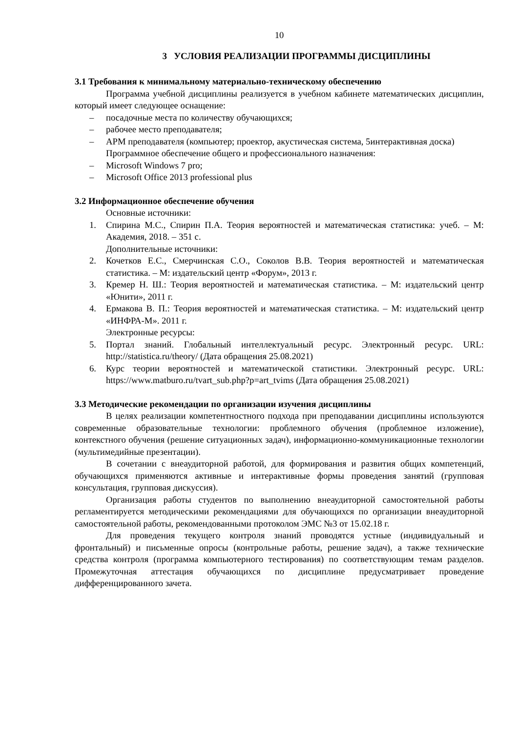10
3 УСЛОВИЯ РЕАЛИЗАЦИИ ПРОГРАММЫ ДИСЦИПЛИНЫ
3.1 Требования к минимальному материально-техническому обеспечению
Программа учебной дисциплины реализуется в учебном кабинете математических дисциплин, который имеет следующее оснащение:
– посадочные места по количеству обучающихся;
– рабочее место преподавателя;
– АРМ преподавателя (компьютер; проектор, акустическая система, 5интерактивная доска)
Программное обеспечение общего и профессионального назначения:
– Microsoft Windows 7 pro;
– Microsoft Office 2013 professional plus
3.2 Информационное обеспечение обучения
Основные источники:
1. Спирина М.С., Спирин П.А. Теория вероятностей и математическая статистика: учеб. – М: Академия, 2018. – 351 с.
Дополнительные источники:
2. Кочетков Е.С., Смерчинская С.О., Соколов В.В. Теория вероятностей и математическая статистика. – М: издательский центр «Форум», 2013 г.
3. Кремер Н. Ш.: Теория вероятностей и математическая статистика. – М: издательский центр «Юнити», 2011 г.
4. Ермакова В. П.: Теория вероятностей и математическая статистика. – М: издательский центр «ИНФРА-М». 2011 г.
Электронные ресурсы:
5. Портал знаний. Глобальный интеллектуальный ресурс. Электронный ресурс. URL: http://statistica.ru/theory/ (Дата обращения 25.08.2021)
6. Курс теории вероятностей и математической статистики. Электронный ресурс. URL: https://www.matburo.ru/tvart_sub.php?p=art_tvims (Дата обращения 25.08.2021)
3.3 Методические рекомендации по организации изучения дисциплины
В целях реализации компетентностного подхода при преподавании дисциплины используются современные образовательные технологии: проблемного обучения (проблемное изложение), контекстного обучения (решение ситуационных задач), информационно-коммуникационные технологии (мультимедийные презентации).
В сочетании с внеаудиторной работой, для формирования и развития общих компетенций, обучающихся применяются активные и интерактивные формы проведения занятий (групповая консультация, групповая дискуссия).
Организация работы студентов по выполнению внеаудиторной самостоятельной работы регламентируется методическими рекомендациями для обучающихся по организации внеаудиторной самостоятельной работы, рекомендованными протоколом ЭМС №3 от 15.02.18 г.
Для проведения текущего контроля знаний проводятся устные (индивидуальный и фронтальный) и письменные опросы (контрольные работы, решение задач), а также технические средства контроля (программа компьютерного тестирования) по соответствующим темам разделов. Промежуточная аттестация обучающихся по дисциплине предусматривает проведение дифференцированного зачета.